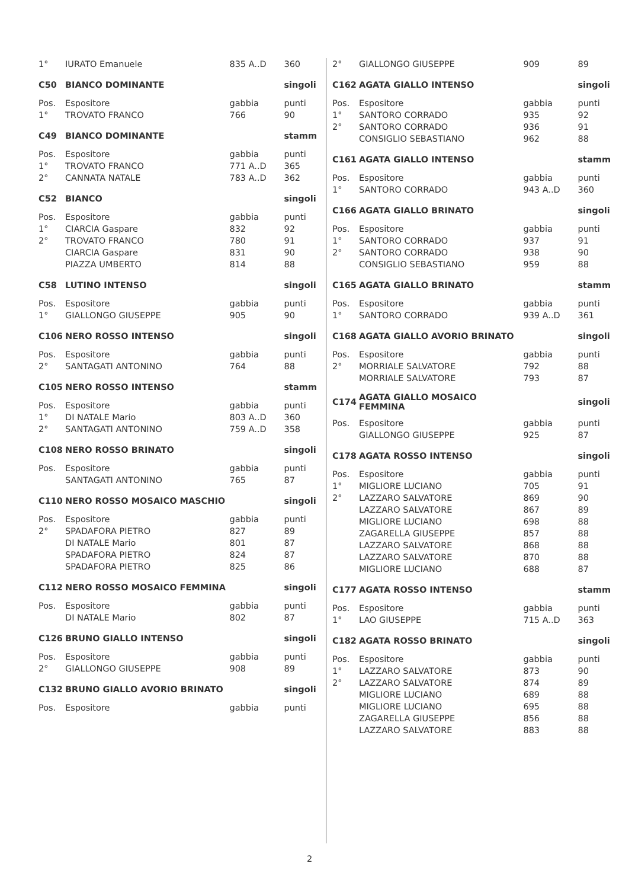| 1° | IURATO Emanuele | 835 A..D | 360 |
| C50 | BIANCO DOMINANTE | | singoli |
| Pos. | Espositore | gabbia | punti |
| 1° | TROVATO FRANCO | 766 | 90 |
| C49 | BIANCO DOMINANTE | | stamm |
| Pos. | Espositore | gabbia | punti |
| 1° | TROVATO FRANCO | 771 A..D | 365 |
| 2° | CANNATA NATALE | 783 A..D | 362 |
| C52 | BIANCO | | singoli |
| Pos. | Espositore | gabbia | punti |
| 1° | CIARCIA Gaspare | 832 | 92 |
| 2° | TROVATO FRANCO | 780 | 91 |
| | CIARCIA Gaspare | 831 | 90 |
| | PIAZZA UMBERTO | 814 | 88 |
| C58 | LUTINO INTENSO | | singoli |
| Pos. | Espositore | gabbia | punti |
| 1° | GIALLONGO GIUSEPPE | 905 | 90 |
| C106 | NERO ROSSO INTENSO | | singoli |
| Pos. | Espositore | gabbia | punti |
| 2° | SANTAGATI ANTONINO | 764 | 88 |
| C105 | NERO ROSSO INTENSO | | stamm |
| Pos. | Espositore | gabbia | punti |
| 1° | DI NATALE Mario | 803 A..D | 360 |
| 2° | SANTAGATI ANTONINO | 759 A..D | 358 |
| C108 | NERO ROSSO BRINATO | | singoli |
| Pos. | Espositore | gabbia | punti |
| | SANTAGATI ANTONINO | 765 | 87 |
| C110 | NERO ROSSO MOSAICO MASCHIO | | singoli |
| Pos. | Espositore | gabbia | punti |
| 2° | SPADAFORA PIETRO | 827 | 89 |
| | DI NATALE Mario | 801 | 87 |
| | SPADAFORA PIETRO | 824 | 87 |
| | SPADAFORA PIETRO | 825 | 86 |
| C112 | NERO ROSSO MOSAICO FEMMINA | | singoli |
| Pos. | Espositore | gabbia | punti |
| | DI NATALE Mario | 802 | 87 |
| C126 | BRUNO GIALLO INTENSO | | singoli |
| Pos. | Espositore | gabbia | punti |
| 2° | GIALLONGO GIUSEPPE | 908 | 89 |
| C132 | BRUNO GIALLO AVORIO BRINATO | | singoli |
| Pos. | Espositore | gabbia | punti |
| 2° | GIALLONGO GIUSEPPE | 909 | 89 |
| C162 | AGATA GIALLO INTENSO | | singoli |
| Pos. | Espositore | gabbia | punti |
| 1° | SANTORO CORRADO | 935 | 92 |
| 2° | SANTORO CORRADO | 936 | 91 |
| | CONSIGLIO SEBASTIANO | 962 | 88 |
| C161 | AGATA GIALLO INTENSO | | stamm |
| Pos. | Espositore | gabbia | punti |
| 1° | SANTORO CORRADO | 943 A..D | 360 |
| C166 | AGATA GIALLO BRINATO | | singoli |
| Pos. | Espositore | gabbia | punti |
| 1° | SANTORO CORRADO | 937 | 91 |
| 2° | SANTORO CORRADO | 938 | 90 |
| | CONSIGLIO SEBASTIANO | 959 | 88 |
| C165 | AGATA GIALLO BRINATO | | stamm |
| Pos. | Espositore | gabbia | punti |
| 1° | SANTORO CORRADO | 939 A..D | 361 |
| C168 | AGATA GIALLO AVORIO BRINATO | | singoli |
| Pos. | Espositore | gabbia | punti |
| 2° | MORRIALE SALVATORE | 792 | 88 |
| | MORRIALE SALVATORE | 793 | 87 |
| C174 | AGATA GIALLO MOSAICO FEMMINA | | singoli |
| Pos. | Espositore | gabbia | punti |
| | GIALLONGO GIUSEPPE | 925 | 87 |
| C178 | AGATA ROSSO INTENSO | | singoli |
| Pos. | Espositore | gabbia | punti |
| 1° | MIGLIORE LUCIANO | 705 | 91 |
| 2° | LAZZARO SALVATORE | 869 | 90 |
| | LAZZARO SALVATORE | 867 | 89 |
| | MIGLIORE LUCIANO | 698 | 88 |
| | ZAGARELLA GIUSEPPE | 857 | 88 |
| | LAZZARO SALVATORE | 868 | 88 |
| | LAZZARO SALVATORE | 870 | 88 |
| | MIGLIORE LUCIANO | 688 | 87 |
| C177 | AGATA ROSSO INTENSO | | stamm |
| Pos. | Espositore | gabbia | punti |
| 1° | LAO GIUSEPPE | 715 A..D | 363 |
| C182 | AGATA ROSSO BRINATO | | singoli |
| Pos. | Espositore | gabbia | punti |
| 1° | LAZZARO SALVATORE | 873 | 90 |
| 2° | LAZZARO SALVATORE | 874 | 89 |
| | MIGLIORE LUCIANO | 689 | 88 |
| | MIGLIORE LUCIANO | 695 | 88 |
| | ZAGARELLA GIUSEPPE | 856 | 88 |
| | LAZZARO SALVATORE | 883 | 88 |
2